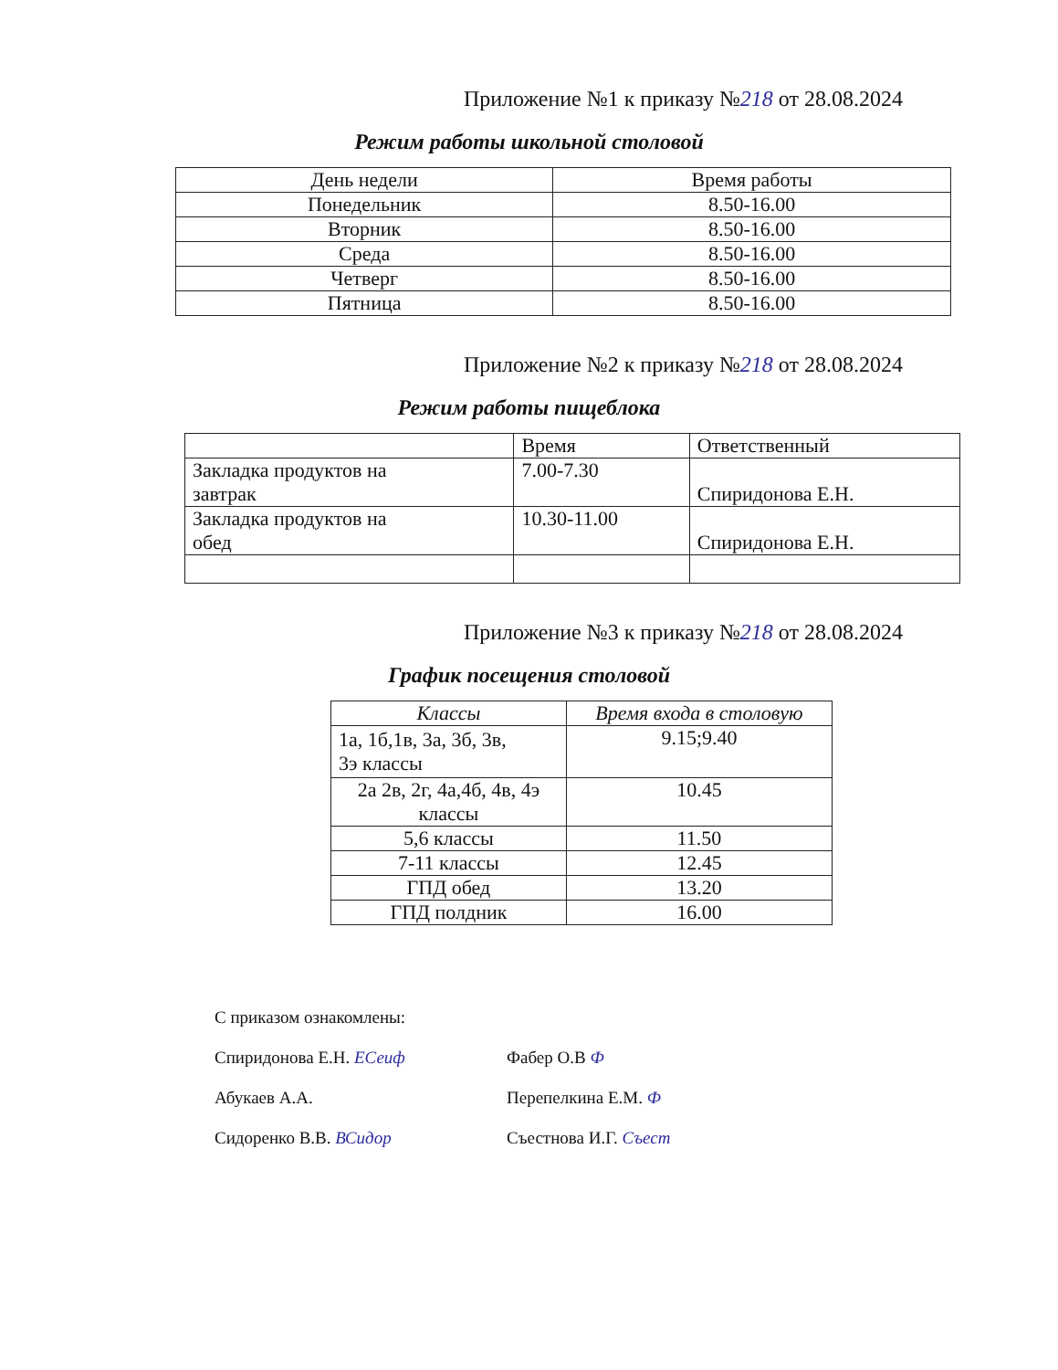Приложение №1 к приказу №218 от 28.08.2024
Режим работы школьной столовой
| День недели | Время работы |
| --- | --- |
| Понедельник | 8.50-16.00 |
| Вторник | 8.50-16.00 |
| Среда | 8.50-16.00 |
| Четверг | 8.50-16.00 |
| Пятница | 8.50-16.00 |
Приложение №2 к приказу №218 от 28.08.2024
Режим работы пищеблока
| | Время | Ответственный |
| --- | --- | --- |
| Закладка продуктов на завтрак | 7.00-7.30 | Спиридонова Е.Н. |
| Закладка продуктов на обед | 10.30-11.00 | Спиридонова Е.Н. |
Приложение №3 к приказу №218 от 28.08.2024
График посещения столовой
| Классы | Время входа в столовую |
| --- | --- |
| 1а, 1б,1в, 3а, 3б, 3в, 3э классы | 9.15;9.40 |
| 2а 2в, 2г, 4а,4б, 4в, 4э классы | 10.45 |
| 5,6 классы | 11.50 |
| 7-11 классы | 12.45 |
| ГПД обед | 13.20 |
| ГПД полдник | 16.00 |
С приказом ознакомлены:
Спиридонова Е.Н. ЕСеиф Фабер О.В Ф
Абукаев А.А. Перепелкина Е.М. Ф
Сидоренко В.В. ВСидор Съестнова И.Г. Съест